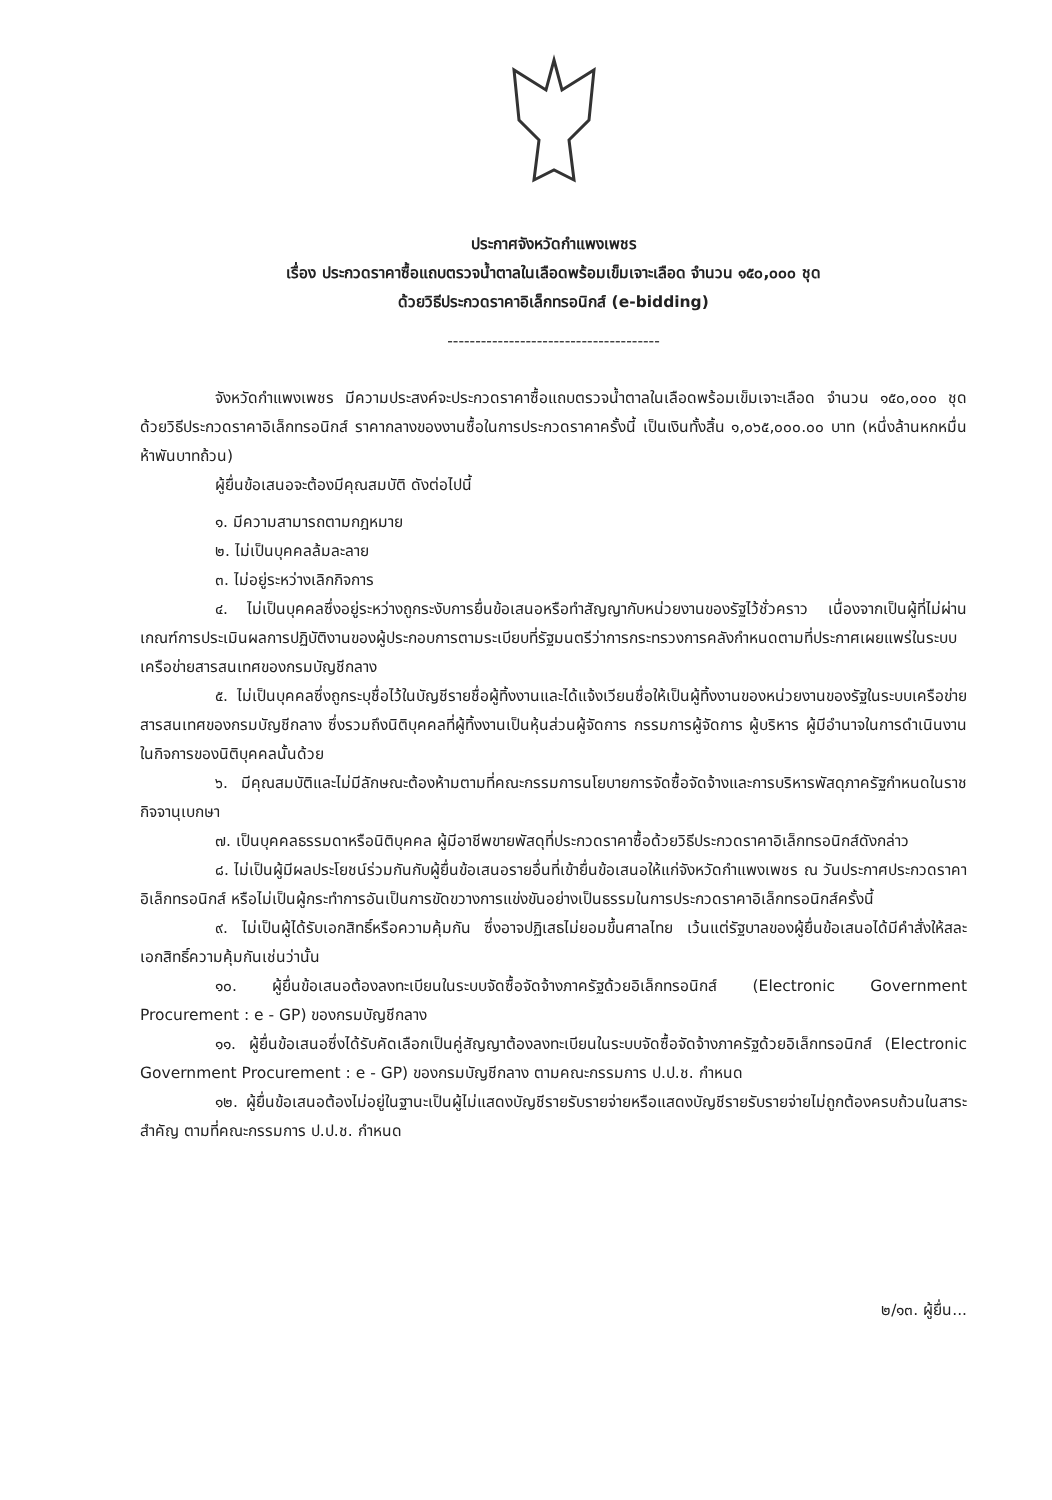ประกาศจังหวัดกำแพงเพชร
เรื่อง ประกวดราคาซื้อแถบตรวจน้ำตาลในเลือดพร้อมเข็มเจาะเลือด จำนวน ๑๕๐,๐๐๐ ชุด
ด้วยวิธีประกวดราคาอิเล็กทรอนิกส์ (e-bidding)
--------------------------------------
จังหวัดกำแพงเพชร มีความประสงค์จะประกวดราคาซื้อแถบตรวจน้ำตาลในเลือดพร้อมเข็มเจาะเลือด จำนวน ๑๕๐,๐๐๐ ชุด ด้วยวิธีประกวดราคาอิเล็กทรอนิกส์ ราคากลางของงานซื้อในการประกวดราคาครั้งนี้ เป็นเงินทั้งสิ้น ๑,๐๖๕,๐๐๐.๐๐ บาท (หนึ่งล้านหกหมื่นห้าพันบาทถ้วน)
ผู้ยื่นข้อเสนอจะต้องมีคุณสมบัติ ดังต่อไปนี้
๑. มีความสามารถตามกฎหมาย
๒. ไม่เป็นบุคคลล้มละลาย
๓. ไม่อยู่ระหว่างเลิกกิจการ
๔. ไม่เป็นบุคคลซึ่งอยู่ระหว่างถูกระงับการยื่นข้อเสนอหรือทำสัญญากับหน่วยงานของรัฐไว้ชั่วคราว เนื่องจากเป็นผู้ที่ไม่ผ่านเกณฑ์การประเมินผลการปฏิบัติงานของผู้ประกอบการตามระเบียบที่รัฐมนตรีว่าการกระทรวงการคลังกำหนดตามที่ประกาศเผยแพร่ในระบบเครือข่ายสารสนเทศของกรมบัญชีกลาง
๕. ไม่เป็นบุคคลซึ่งถูกระบุชื่อไว้ในบัญชีรายชื่อผู้ทิ้งงานและได้แจ้งเวียนชื่อให้เป็นผู้ทิ้งงานของหน่วยงานของรัฐในระบบเครือข่ายสารสนเทศของกรมบัญชีกลาง ซึ่งรวมถึงนิติบุคคลที่ผู้ทิ้งงานเป็นหุ้นส่วนผู้จัดการ กรรมการผู้จัดการ ผู้บริหาร ผู้มีอำนาจในการดำเนินงานในกิจการของนิติบุคคลนั้นด้วย
๖. มีคุณสมบัติและไม่มีลักษณะต้องห้ามตามที่คณะกรรมการนโยบายการจัดซื้อจัดจ้างและการบริหารพัสดุภาครัฐกำหนดในราชกิจจานุเบกษา
๗. เป็นบุคคลธรรมดาหรือนิติบุคคล ผู้มีอาชีพขายพัสดุที่ประกวดราคาซื้อด้วยวิธีประกวดราคาอิเล็กทรอนิกส์ดังกล่าว
๘. ไม่เป็นผู้มีผลประโยชน์ร่วมกันกับผู้ยื่นข้อเสนอรายอื่นที่เข้ายื่นข้อเสนอให้แก่จังหวัดกำแพงเพชร ณ วันประกาศประกวดราคาอิเล็กทรอนิกส์ หรือไม่เป็นผู้กระทำการอันเป็นการขัดขวางการแข่งขันอย่างเป็นธรรมในการประกวดราคาอิเล็กทรอนิกส์ครั้งนี้
๙. ไม่เป็นผู้ได้รับเอกสิทธิ์หรือความคุ้มกัน ซึ่งอาจปฏิเสธไม่ยอมขึ้นศาลไทย เว้นแต่รัฐบาลของผู้ยื่นข้อเสนอได้มีคำสั่งให้สละเอกสิทธิ์ความคุ้มกันเช่นว่านั้น
๑๐. ผู้ยื่นข้อเสนอต้องลงทะเบียนในระบบจัดซื้อจัดจ้างภาครัฐด้วยอิเล็กทรอนิกส์ (Electronic Government Procurement : e - GP) ของกรมบัญชีกลาง
๑๑. ผู้ยื่นข้อเสนอซึ่งได้รับคัดเลือกเป็นคู่สัญญาต้องลงทะเบียนในระบบจัดซื้อจัดจ้างภาครัฐด้วยอิเล็กทรอนิกส์ (Electronic Government Procurement : e - GP) ของกรมบัญชีกลาง ตามคณะกรรมการ ป.ป.ช. กำหนด
๑๒. ผู้ยื่นข้อเสนอต้องไม่อยู่ในฐานะเป็นผู้ไม่แสดงบัญชีรายรับรายจ่ายหรือแสดงบัญชีรายรับรายจ่ายไม่ถูกต้องครบถ้วนในสาระสำคัญ ตามที่คณะกรรมการ ป.ป.ช. กำหนด
๒/๑๓. ผู้ยื่น...